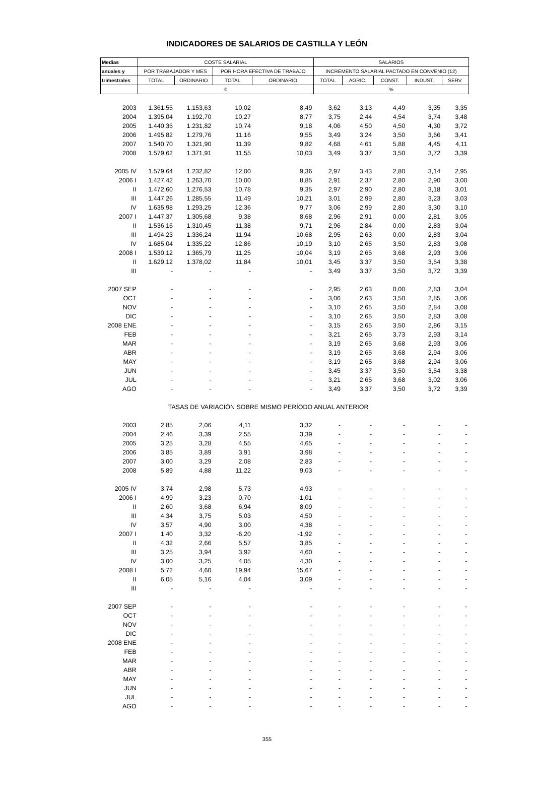INDICADORES DE SALARIOS DE CASTILLA Y LEÓN
| Medias | COSTE SALARIAL | | | | SALARIOS | | | | |
| --- | --- | --- | --- | --- | --- | --- | --- | --- | --- |
| anuales y | POR TRABAJADOR Y MES | | POR HORA EFECTIVA DE TRABAJO | | INCREMENTO SALARIAL PACTADO EN CONVENIO (12) | | | | |
| trimestrales | TOTAL | ORDINARIO | TOTAL | ORDINARIO | TOTAL | AGRIC. | CONST. | INDUST. | SERV. |
| | € | | | | % | | | | |
| 2003 | 1.361,55 | 1.153,63 | 10,02 | 8,49 | 3,62 | 3,13 | 4,49 | 3,35 | 3,35 |
| 2004 | 1.395,04 | 1.192,70 | 10,27 | 8,77 | 3,75 | 2,44 | 4,54 | 3,74 | 3,48 |
| 2005 | 1.440,35 | 1.231,82 | 10,74 | 9,18 | 4,06 | 4,50 | 4,50 | 4,30 | 3,72 |
| 2006 | 1.495,82 | 1.279,76 | 11,16 | 9,55 | 3,49 | 3,24 | 3,50 | 3,66 | 3,41 |
| 2007 | 1.540,70 | 1.321,90 | 11,39 | 9,82 | 4,68 | 4,61 | 5,88 | 4,45 | 4,11 |
| 2008 | 1.579,62 | 1.371,91 | 11,55 | 10,03 | 3,49 | 3,37 | 3,50 | 3,72 | 3,39 |
| 2005 IV | 1.579,64 | 1.232,82 | 12,00 | 9,36 | 2,97 | 3,43 | 2,80 | 3,14 | 2,95 |
| 2006 I | 1.427,42 | 1.263,70 | 10,00 | 8,85 | 2,91 | 2,37 | 2,80 | 2,90 | 3,00 |
| II | 1.472,60 | 1.276,53 | 10,78 | 9,35 | 2,97 | 2,90 | 2,80 | 3,18 | 3,01 |
| III | 1.447,26 | 1.285,55 | 11,49 | 10,21 | 3,01 | 2,99 | 2,80 | 3,23 | 3,03 |
| IV | 1.635,98 | 1.293,25 | 12,36 | 9,77 | 3,06 | 2,99 | 2,80 | 3,30 | 3,10 |
| 2007 I | 1.447,37 | 1.305,68 | 9,38 | 8,68 | 2,96 | 2,91 | 0,00 | 2,81 | 3,05 |
| II | 1.536,16 | 1.310,45 | 11,38 | 9,71 | 2,96 | 2,84 | 0,00 | 2,83 | 3,04 |
| III | 1.494,23 | 1.336,24 | 11,94 | 10,68 | 2,95 | 2,63 | 0,00 | 2,83 | 3,04 |
| IV | 1.685,04 | 1.335,22 | 12,86 | 10,19 | 3,10 | 2,65 | 3,50 | 2,83 | 3,08 |
| 2008 I | 1.530,12 | 1.365,79 | 11,25 | 10,04 | 3,19 | 2,65 | 3,68 | 2,93 | 3,06 |
| II | 1.629,12 | 1.378,02 | 11,84 | 10,01 | 3,45 | 3,37 | 3,50 | 3,54 | 3,38 |
| III | - | - | - | - | 3,49 | 3,37 | 3,50 | 3,72 | 3,39 |
| 2007 SEP | - | - | - | - | 2,95 | 2,63 | 0,00 | 2,83 | 3,04 |
| OCT | - | - | - | - | 3,06 | 2,63 | 3,50 | 2,85 | 3,06 |
| NOV | - | - | - | - | 3,10 | 2,65 | 3,50 | 2,84 | 3,08 |
| DIC | - | - | - | - | 3,10 | 2,65 | 3,50 | 2,83 | 3,08 |
| 2008 ENE | - | - | - | - | 3,15 | 2,65 | 3,50 | 2,86 | 3,15 |
| FEB | - | - | - | - | 3,21 | 2,65 | 3,73 | 2,93 | 3,14 |
| MAR | - | - | - | - | 3,19 | 2,65 | 3,68 | 2,93 | 3,06 |
| ABR | - | - | - | - | 3,19 | 2,65 | 3,68 | 2,94 | 3,06 |
| MAY | - | - | - | - | 3,19 | 2,65 | 3,68 | 2,94 | 3,06 |
| JUN | - | - | - | - | 3,45 | 3,37 | 3,50 | 3,54 | 3,38 |
| JUL | - | - | - | - | 3,21 | 2,65 | 3,68 | 3,02 | 3,06 |
| AGO | - | - | - | - | 3,49 | 3,37 | 3,50 | 3,72 | 3,39 |
| | TASAS DE VARIACIÓN SOBRE MISMO PERÍODO ANUAL ANTERIOR | | | | | | | | |
| 2003 | 2,85 | 2,06 | 4,11 | 3,32 | - | - | - | - | - |
| 2004 | 2,46 | 3,39 | 2,55 | 3,39 | - | - | - | - | - |
| 2005 | 3,25 | 3,28 | 4,55 | 4,65 | - | - | - | - | - |
| 2006 | 3,85 | 3,89 | 3,91 | 3,98 | - | - | - | - | - |
| 2007 | 3,00 | 3,29 | 2,08 | 2,83 | - | - | - | - | - |
| 2008 | 5,89 | 4,88 | 11,22 | 9,03 | - | - | - | - | - |
| 2005 IV | 3,74 | 2,98 | 5,73 | 4,93 | - | - | - | - | - |
| 2006 I | 4,99 | 3,23 | 0,70 | -1,01 | - | - | - | - | - |
| II | 2,60 | 3,68 | 6,94 | 8,09 | - | - | - | - | - |
| III | 4,34 | 3,75 | 5,03 | 4,50 | - | - | - | - | - |
| IV | 3,57 | 4,90 | 3,00 | 4,38 | - | - | - | - | - |
| 2007 I | 1,40 | 3,32 | -6,20 | -1,92 | - | - | - | - | - |
| II | 4,32 | 2,66 | 5,57 | 3,85 | - | - | - | - | - |
| III | 3,25 | 3,94 | 3,92 | 4,60 | - | - | - | - | - |
| IV | 3,00 | 3,25 | 4,05 | 4,30 | - | - | - | - | - |
| 2008 I | 5,72 | 4,60 | 19,94 | 15,67 | - | - | - | - | - |
| II | 6,05 | 5,16 | 4,04 | 3,09 | - | - | - | - | - |
| III | - | - | - | - | - | - | - | - | - |
| 2007 SEP | - | - | - | - | - | - | - | - | - |
| OCT | - | - | - | - | - | - | - | - | - |
| NOV | - | - | - | - | - | - | - | - | - |
| DIC | - | - | - | - | - | - | - | - | - |
| 2008 ENE | - | - | - | - | - | - | - | - | - |
| FEB | - | - | - | - | - | - | - | - | - |
| MAR | - | - | - | - | - | - | - | - | - |
| ABR | - | - | - | - | - | - | - | - | - |
| MAY | - | - | - | - | - | - | - | - | - |
| JUN | - | - | - | - | - | - | - | - | - |
| JUL | - | - | - | - | - | - | - | - | - |
| AGO | - | - | - | - | - | - | - | - | - |
355